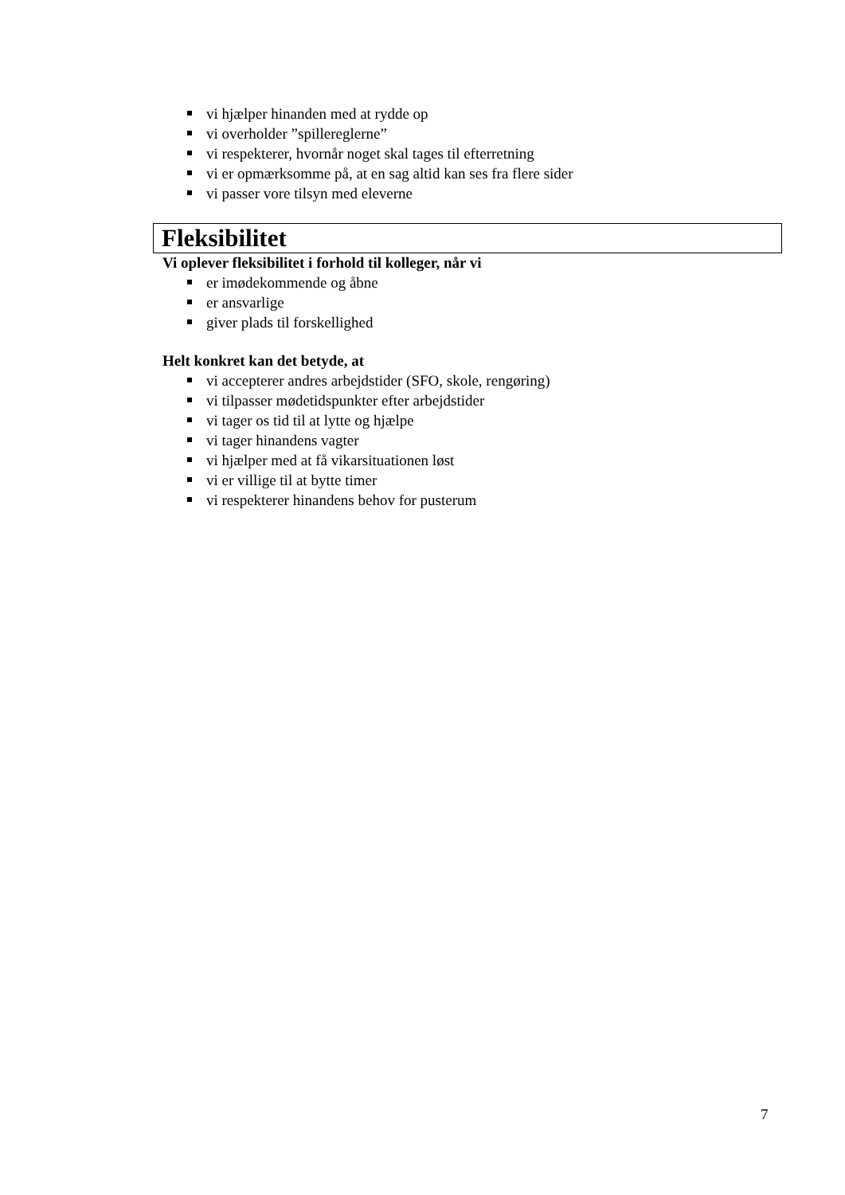vi hjælper hinanden med at rydde op
vi overholder ”spillereglerne”
vi respekterer, hvornår noget skal tages til efterretning
vi er opmærksomme på, at en sag altid kan ses fra flere sider
vi passer vore tilsyn med eleverne
Fleksibilitet
Vi oplever fleksibilitet i forhold til kolleger, når vi
er imødekommende og åbne
er ansvarlige
giver plads til forskellighed
Helt konkret kan det betyde, at
vi accepterer andres arbejdstider (SFO, skole, rengøring)
vi tilpasser mødetidspunkter efter arbejdstider
vi tager os tid til at lytte og hjælpe
vi tager hinandens vagter
vi hjælper med at få vikarsituationen løst
vi er villige til at bytte timer
vi respekterer hinandens behov for pusterum
7